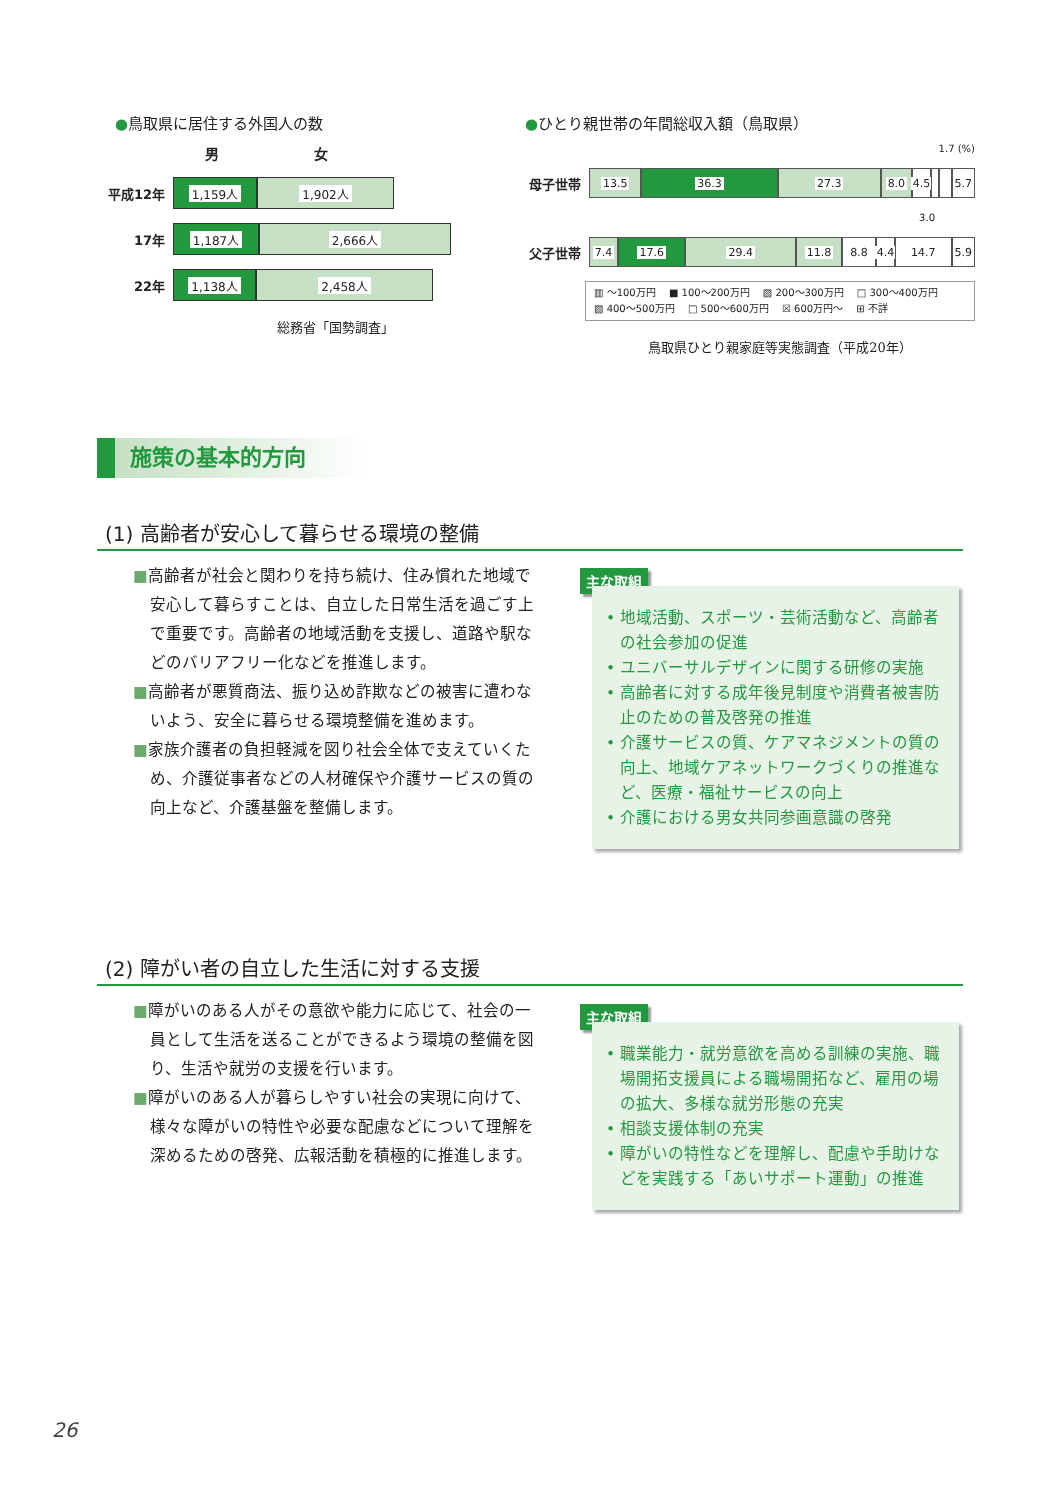●鳥取県に居住する外国人の数
男 女
平成12年
1,159人 1,902人
17年
1,187人 2,666人
22年
1,138人 2,458人
総務省「国勢調査」
●ひとり親世帯の年間総収入額（鳥取県）
1.7 (%)
母子世帯
13.5 36.3 27.3 8.0
4.5
5.7
3.0
父子世帯
7.4 17.6 29.4 11.8 8.8
4.4
14.7 5.9
▥ ～100万円 　■ 100～200万円 　▨ 200～300万円 　□ 300～400万円
▧ 400～500万円 　□ 500～600万円 　☒ 600万円～ 　⊞ 不詳
鳥取県ひとり親家庭等実態調査（平成20年）
施策の基本的方向
(1) 高齢者が安心して暮らせる環境の整備
■高齢者が社会と関わりを持ち続け、住み慣れた地域で安心して暮らすことは、自立した日常生活を過ごす上で重要です。高齢者の地域活動を支援し、道路や駅などのバリアフリー化などを推進します。
■高齢者が悪質商法、振り込め詐欺などの被害に遭わないよう、安全に暮らせる環境整備を進めます。
■家族介護者の負担軽減を図り社会全体で支えていくため、介護従事者などの人材確保や介護サービスの質の向上など、介護基盤を整備します。
主な取組
• 地域活動、スポーツ・芸術活動など、高齢者の社会参加の促進
• ユニバーサルデザインに関する研修の実施
• 高齢者に対する成年後見制度や消費者被害防止のための普及啓発の推進
• 介護サービスの質、ケアマネジメントの質の向上、地域ケアネットワークづくりの推進など、医療・福祉サービスの向上
• 介護における男女共同参画意識の啓発
(2) 障がい者の自立した生活に対する支援
■障がいのある人がその意欲や能力に応じて、社会の一員として生活を送ることができるよう環境の整備を図り、生活や就労の支援を行います。
■障がいのある人が暮らしやすい社会の実現に向けて、様々な障がいの特性や必要な配慮などについて理解を深めるための啓発、広報活動を積極的に推進します。
主な取組
• 職業能力・就労意欲を高める訓練の実施、職場開拓支援員による職場開拓など、雇用の場の拡大、多様な就労形態の充実
• 相談支援体制の充実
• 障がいの特性などを理解し、配慮や手助けなどを実践する「あいサポート運動」の推進
26